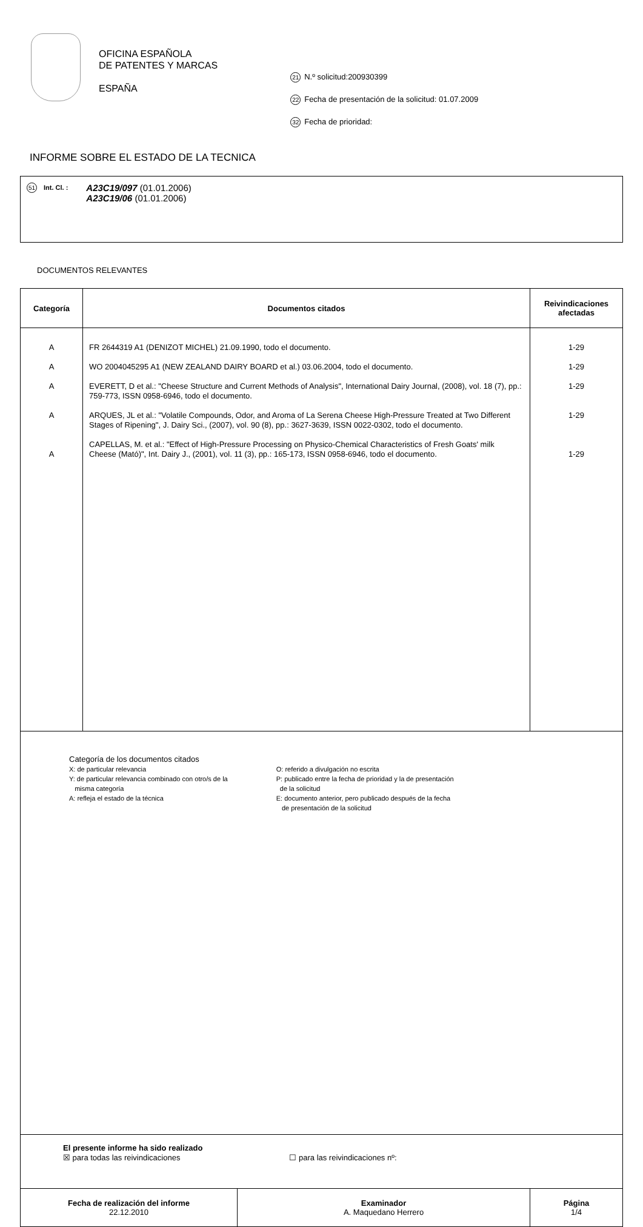OFICINA ESPAÑOLA
DE PATENTES Y MARCAS
ESPAÑA
21 N.º solicitud:200930399
22 Fecha de presentación de la solicitud: 01.07.2009
32 Fecha de prioridad:
INFORME SOBRE EL ESTADO DE LA TECNICA
51 Int. Cl. :
A23C19/097 (01.01.2006)
A23C19/06 (01.01.2006)
DOCUMENTOS RELEVANTES
| Categoría | Documentos citados | Reivindicaciones afectadas |
| --- | --- | --- |
| A A A A A | FR 2644319 A1 (DENIZOT MICHEL) 21.09.1990, todo el documento. WO 2004045295 A1 (NEW ZEALAND DAIRY BOARD et al.) 03.06.2004, todo el documento. EVERETT, D et al.: "Cheese Structure and Current Methods of Analysis", International Dairy Journal, (2008), vol. 18 (7), pp.: 759-773, ISSN 0958-6946, todo el documento. ARQUES, JL et al.: "Volatile Compounds, Odor, and Aroma of La Serena Cheese High-Pressure Treated at Two Different Stages of Ripening", J. Dairy Sci., (2007), vol. 90 (8), pp.: 3627-3639, ISSN 0022-0302, todo el documento. CAPELLAS, M. et al.: "Effect of High-Pressure Processing on Physico-Chemical Characteristics of Fresh Goats' milk Cheese (Mató)", Int. Dairy J., (2001), vol. 11 (3), pp.: 165-173, ISSN 0958-6946, todo el documento. | 1-29 1-29 1-29 1-29 1-29 |
| Categoría de los documentos citados X: de particular relevancia Y: de particular relevancia combinado con otro/s de la misma categoría A: refleja el estado de la técnica O: referido a divulgación no escrita P: publicado entre la fecha de prioridad y la de presentación de la solicitud E: documento anterior, pero publicado después de la fecha de presentación de la solicitud | | |
| El presente informe ha sido realizado ☒ para todas las reivindicaciones ☐ para las reivindicaciones nº: | | |
| Fecha de realización del informe 22.12.2010 | Examinador A. Maquedano Herrero | Página 1/4 |